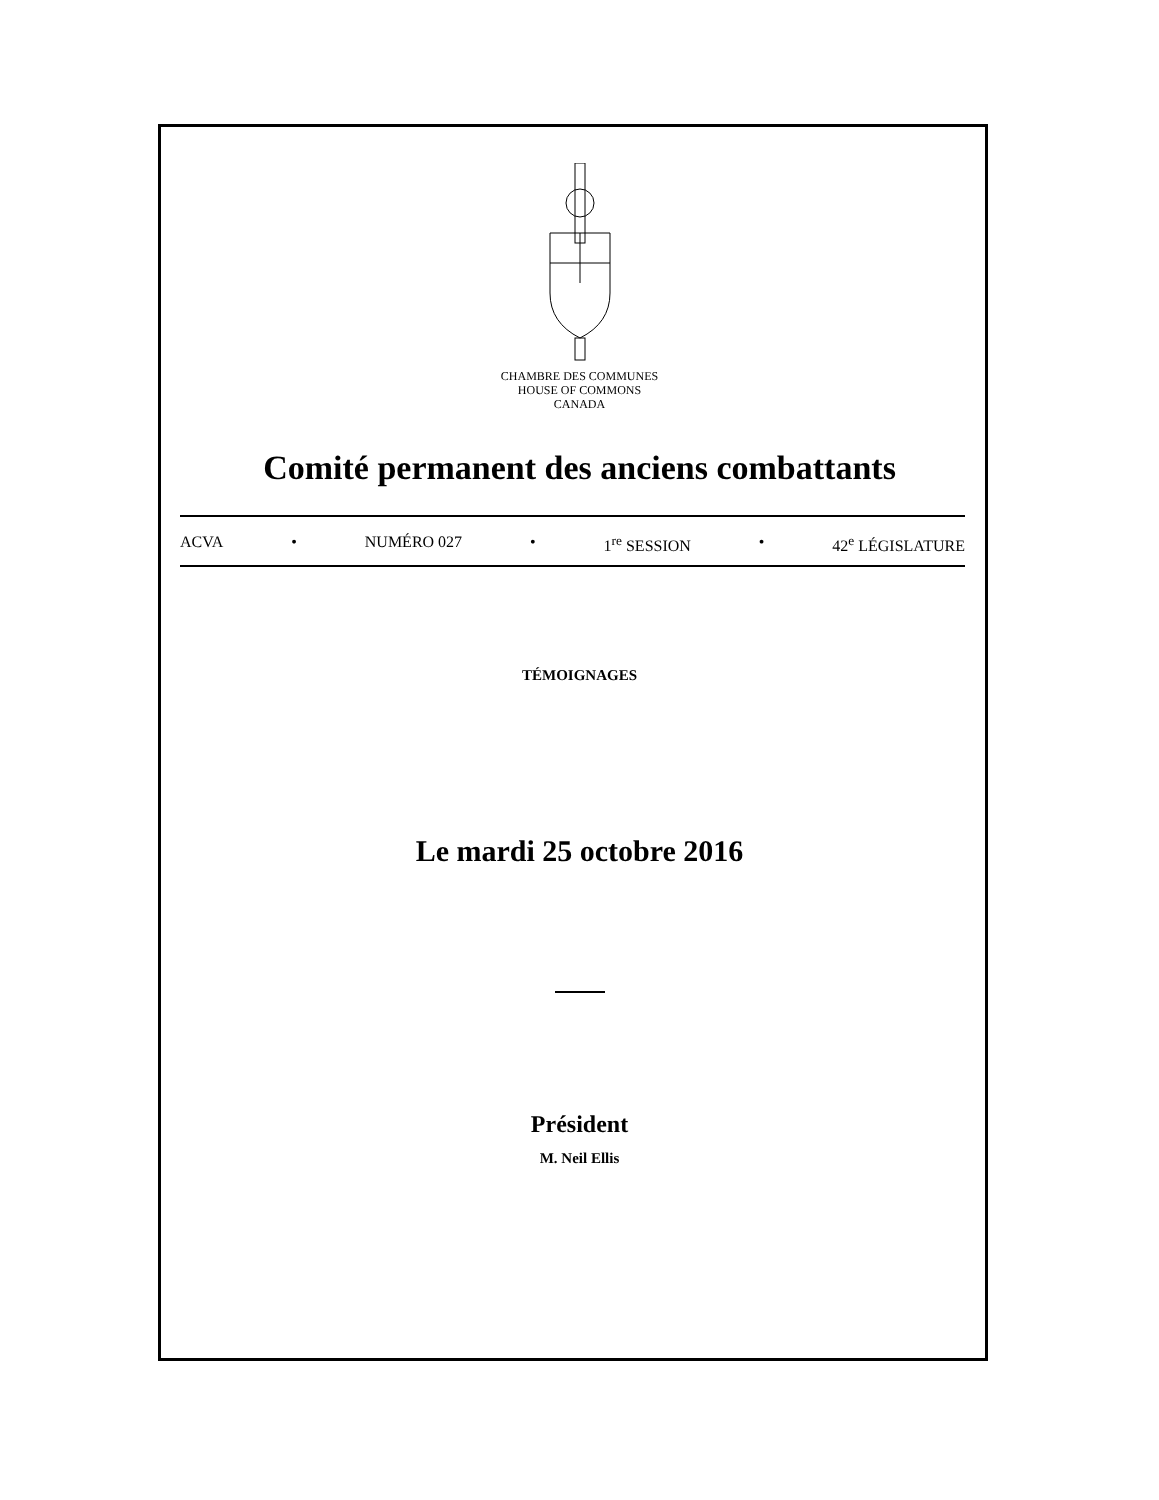CHAMBRE DES COMMUNES
HOUSE OF COMMONS
CANADA
Comité permanent des anciens combattants
ACVA • NUMÉRO 027 • 1<sup>re</sup> SESSION • 42<sup>e</sup> LÉGISLATURE
TÉMOIGNAGES
Le mardi 25 octobre 2016
Président
M. Neil Ellis